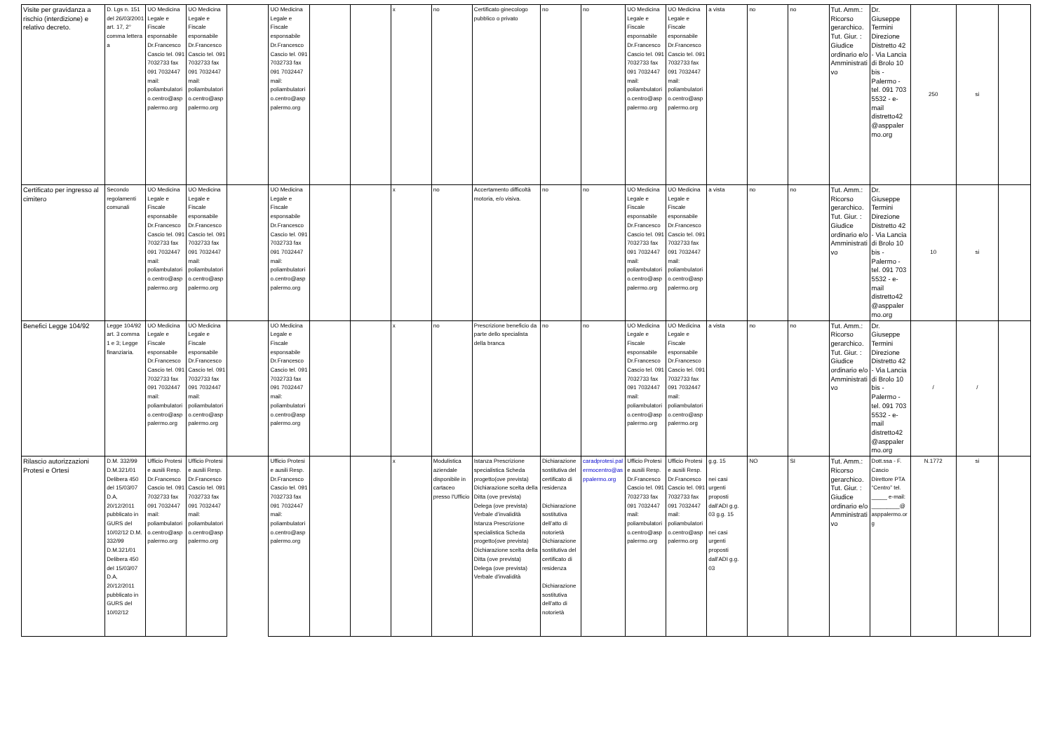| Visite per gravidanza a rischio (interdizione) e relativo decreto. | D. Lgs n. 151 del 26/03/2001 art. 17, 2° comma lettera a | UO Medicina Legale e Fiscale esponsabile Dr.Francesco Cascio tel. 091 7032733 fax 091 7032447 mail: poliambulatorio.centro@asppalermo.org | UO Medicina Legale e Fiscale esponsabile Dr.Francesco Cascio tel. 091 7032733 fax 091 7032447 mail: poliambulatorio.centro@asppalermo.org | | UO Medicina Legale e Fiscale esponsabile Dr.Francesco Cascio tel. 091 7032733 fax 091 7032447 mail: poliambulatorio.centro@asppalermo.org | | | x | no | Certificato ginecologo pubblico o privato | no | no | UO Medicina Legale e Fiscale esponsabile Dr.Francesco Cascio tel. 091 7032733 fax 091 7032447 mail: poliambulatorio.centro@asppalermo.org | UO Medicina Legale e Fiscale esponsabile Dr.Francesco Cascio tel. 091 7032733 fax 091 7032447 mail: poliambulatorio.centro@asppalermo.org | a vista | no | no | Tut. Amm.: Ricorso gerarchico. Tut. Giur. : Giudice ordinario e/o Amministrativo | Dr. Giuseppe Termini Direzione Distretto 42 - Via Lancia di Brolo 10 bis - Palermo - tel. 091 703 5532 - e-mail distretto42 @asppalermo.org | 250 | si | |
| Certificato per ingresso al cimitero | Secondo regolamenti comunali | UO Medicina Legale e Fiscale esponsabile Dr.Francesco Cascio tel. 091 7032733 fax 091 7032447 mail: poliambulatorio.centro@asppalermo.org | UO Medicina Legale e Fiscale esponsabile Dr.Francesco Cascio tel. 091 7032733 fax 091 7032447 mail: poliambulatorio.centro@asppalermo.org | | UO Medicina Legale e Fiscale esponsabile Dr.Francesco Cascio tel. 091 7032733 fax 091 7032447 mail: poliambulatorio.centro@asppalermo.org | | | x | no | Accertamento difficoltà motoria, e/o visiva. | no | no | UO Medicina Legale e Fiscale esponsabile Dr.Francesco Cascio tel. 091 7032733 fax 091 7032447 mail: poliambulatorio.centro@asppalermo.org | UO Medicina Legale e Fiscale esponsabile Dr.Francesco Cascio tel. 091 7032733 fax 091 7032447 mail: poliambulatorio.centro@asppalermo.org | a vista | no | no | Tut. Amm.: Ricorso gerarchico. Tut. Giur. : Giudice ordinario e/o Amministrativo | Dr. Giuseppe Termini Direzione Distretto 42 - Via Lancia di Brolo 10 bis - Palermo - tel. 091 703 5532 - e-mail distretto42 @asppalermo.org | 10 | si | |
| Benefici Legge 104/92 | Legge 104/92 art. 3 comma 1 e 3; Legge finanziaria. | UO Medicina Legale e Fiscale esponsabile Dr.Francesco Cascio tel. 091 7032733 fax 091 7032447 mail: poliambulatorio.centro@asppalermo.org | UO Medicina Legale e Fiscale esponsabile Dr.Francesco Cascio tel. 091 7032733 fax 091 7032447 mail: poliambulatorio.centro@asppalermo.org | | UO Medicina Legale e Fiscale esponsabile Dr.Francesco Cascio tel. 091 7032733 fax 091 7032447 mail: poliambulatorio.centro@asppalermo.org | | | x | no | Prescrizione beneficio da parte dello specialista della branca | no | no | UO Medicina Legale e Fiscale esponsabile Dr.Francesco Cascio tel. 091 7032733 fax 091 7032447 mail: poliambulatorio.centro@asppalermo.org | UO Medicina Legale e Fiscale esponsabile Dr.Francesco Cascio tel. 091 7032733 fax 091 7032447 mail: poliambulatorio.centro@asppalermo.org | a vista | no | no | Tut. Amm.: Ricorso gerarchico. Tut. Giur. : Giudice ordinario e/o Amministrativo | Dr. Giuseppe Termini Direzione Distretto 42 - Via Lancia di Brolo 10 bis - Palermo - tel. 091 703 5532 - e-mail distretto42 @asppalermo.org | / | / | |
| Rilascio autorizzazioni Protesi e Ortesi | D.M. 332/99 D.M.321/01 Delibera 450 del 15/03/07 D.A, 20/12/2011 pubblicato in GURS del 10/02/12 D.M. 332/99 D.M.321/01 Delibera 450 del 15/03/07 D.A, 20/12/2011 pubblicato in GURS del 10/02/12 | Ufficio Protesi e ausili Resp. Dr.Francesco Cascio tel. 091 7032733 fax 091 7032447 mail: poliambulatori o.centro@asppalermo.org | Ufficio Protesi e ausili Resp. Dr.Francesco Cascio tel. 091 7032733 fax 091 7032447 mail: poliambulatori o.centro@asppalermo.org | | Ufficio Protesi e ausili Resp. Dr.Francesco Cascio tel. 091 7032733 fax 091 7032447 mail: poliambulatori o.centro@asppalermo.org | | | x | Modulistica aziendale disponibile in cartaceo presso l'Ufficio | Istanza Prescrizione specialistica Scheda progetto(ove prevista) Dichiarazione scelta della Ditta (ove prevista) Delega (ove prevista) Verbale d’invalidità Istanza Prescrizione specialistica Scheda progetto(ove prevista) Dichiarazione scelta della Ditta (ove prevista) Delega (ove prevista) Verbale d'invalidità | Dichiarazione sostitutiva del certificato di residenza Dichiarazione sostitutiva dell’atto di notorietà Dichiarazione sostitutiva del certificato di residenza Dichiarazione sostitutiva dell'atto di notorietà | caradprotesi.palermocentro@asppalermo.org | Ufficio Protesi e ausili Resp. Dr.Francesco Cascio tel. 091 7032733 fax 091 7032447 mail: poliambulatorio.centro@asppalermo.org | Ufficio Protesi e ausili Resp. Dr.Francesco Cascio tel. 091 7032733 fax 091 7032447 mail: poliambulatorio.centro@asppalermo.org | g.g. 15 nei casi urgenti proposti dall’ADI g.g. 03 g.g. 15 nei casi urgenti proposti dall’ADI g.g. 03 | NO | SI | Tut. Amm.: Ricorso gerarchico. Tut. Giur. : Giudice ordinario e/o Amministrativo | Dott.ssa - F. Cascio Direttore PTA “Centro” tel. _____ e-mail: _________@ asppalermo.org | N.1772 | si | |